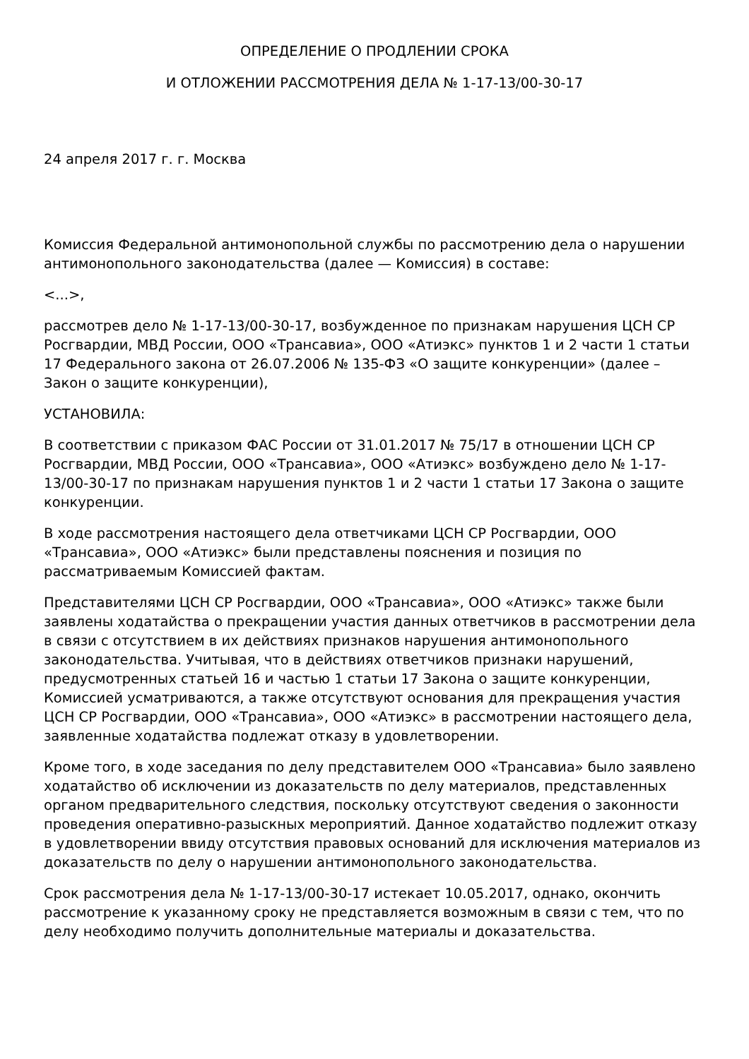ОПРЕДЕЛЕНИЕ О ПРОДЛЕНИИ СРОКА
И ОТЛОЖЕНИИ РАССМОТРЕНИЯ ДЕЛА № 1-17-13/00-30-17
24 апреля 2017 г. г. Москва
Комиссия Федеральной антимонопольной службы по рассмотрению дела о нарушении антимонопольного законодательства (далее — Комиссия) в составе:
<...>,
рассмотрев дело № 1-17-13/00-30-17, возбужденное по признакам нарушения ЦСН СР Росгвардии, МВД России, ООО «Трансавиа», ООО «Атиэкс» пунктов 1 и 2 части 1 статьи 17 Федерального закона от 26.07.2006 № 135-ФЗ «О защите конкуренции» (далее – Закон о защите конкуренции),
УСТАНОВИЛА:
В соответствии с приказом ФАС России от 31.01.2017 № 75/17 в отношении ЦСН СР Росгвардии, МВД России, ООО «Трансавиа», ООО «Атиэкс» возбуждено дело № 1-17-13/00-30-17 по признакам нарушения пунктов 1 и 2 части 1 статьи 17 Закона о защите конкуренции.
В ходе рассмотрения настоящего дела ответчиками ЦСН СР Росгвардии, ООО «Трансавиа», ООО «Атиэкс» были представлены пояснения и позиция по рассматриваемым Комиссией фактам.
Представителями ЦСН СР Росгвардии, ООО «Трансавиа», ООО «Атиэкс» также были заявлены ходатайства о прекращении участия данных ответчиков в рассмотрении дела в связи с отсутствием в их действиях признаков нарушения антимонопольного законодательства. Учитывая, что в действиях ответчиков признаки нарушений, предусмотренных статьей 16 и частью 1 статьи 17 Закона о защите конкуренции, Комиссией усматриваются, а также отсутствуют основания для прекращения участия ЦСН СР Росгвардии, ООО «Трансавиа», ООО «Атиэкс» в рассмотрении настоящего дела, заявленные ходатайства подлежат отказу в удовлетворении.
Кроме того, в ходе заседания по делу представителем ООО «Трансавиа» было заявлено ходатайство об исключении из доказательств по делу материалов, представленных органом предварительного следствия, поскольку отсутствуют сведения о законности проведения оперативно-разыскных мероприятий. Данное ходатайство подлежит отказу в удовлетворении ввиду отсутствия правовых оснований для исключения материалов из доказательств по делу о нарушении антимонопольного законодательства.
Срок рассмотрения дела № 1-17-13/00-30-17 истекает 10.05.2017, однако, окончить рассмотрение к указанному сроку не представляется возможным в связи с тем, что по делу необходимо получить дополнительные материалы и доказательства.